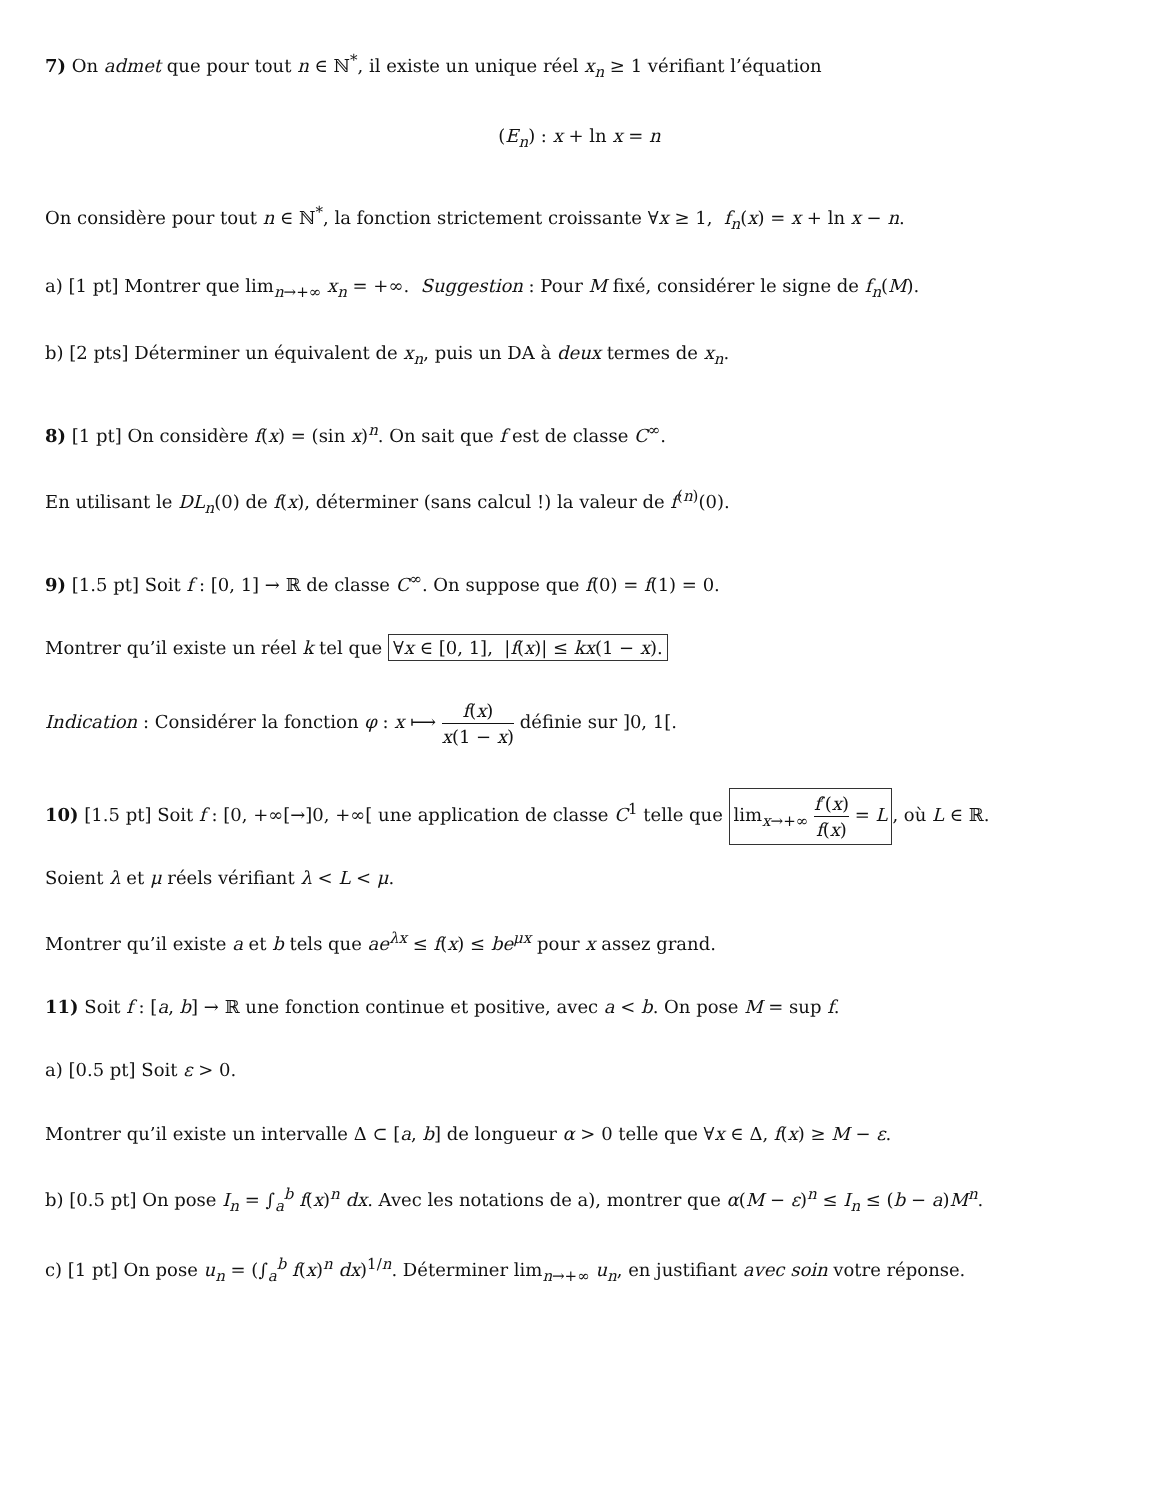7) On admet que pour tout n ∈ ℕ<sup>*</sup>, il existe un unique réel x<sub>n</sub> ≥ 1 vérifiant l’équation
(E<sub>n</sub>) : x + ln x = n
On considère pour tout n ∈ ℕ<sup>*</sup>, la fonction strictement croissante ∀x ≥ 1, f<sub>n</sub>(x) = x + ln x − n.
a) [1 pt] Montrer que lim<sub>n→+∞</sub> x<sub>n</sub> = +∞. Suggestion : Pour M fixé, considérer le signe de f<sub>n</sub>(M).
b) [2 pts] Déterminer un équivalent de x<sub>n</sub>, puis un DA à deux termes de x<sub>n</sub>.
8) [1 pt] On considère f(x) = (sin x)<sup>n</sup>. On sait que f est de classe C<sup>∞</sup>.
En utilisant le DL<sub>n</sub>(0) de f(x), déterminer (sans calcul !) la valeur de f<sup>(n)</sup>(0).
9) [1.5 pt] Soit f : [0, 1] → ℝ de classe C<sup>∞</sup>. On suppose que f(0) = f(1) = 0.
Montrer qu’il existe un réel k tel que ∀x ∈ [0, 1], |f(x)| ≤ kx(1 − x).
Indication : Considérer la fonction φ : x ⟼ f(x) x(1 − x) définie sur ]0, 1[.
10) [1.5 pt] Soit f : [0, +∞[→]0, +∞[ une application de classe C<sup>1</sup> telle que lim<sub>x→+∞</sub> f′(x) f(x) = L, où L ∈ ℝ.
Soient λ et μ réels vérifiant λ < L < μ.
Montrer qu’il existe a et b tels que ae<sup>λx</sup> ≤ f(x) ≤ be<sup>μx</sup> pour x assez grand.
11) Soit f : [a, b] → ℝ une fonction continue et positive, avec a < b. On pose M = sup f.
a) [0.5 pt] Soit ε > 0.
Montrer qu’il existe un intervalle Δ ⊂ [a, b] de longueur α > 0 telle que ∀x ∈ Δ, f(x) ≥ M − ε.
b) [0.5 pt] On pose I<sub>n</sub> = ∫<sub>a</sub><sup>b</sup> f(x)<sup>n</sup> dx. Avec les notations de a), montrer que α(M − ε)<sup>n</sup> ≤ I<sub>n</sub> ≤ (b − a)M<sup>n</sup>.
c) [1 pt] On pose u<sub>n</sub> = (∫<sub>a</sub><sup>b</sup> f(x)<sup>n</sup> dx)<sup>1/n</sup>. Déterminer lim<sub>n→+∞</sub> u<sub>n</sub>, en justifiant avec soin votre réponse.